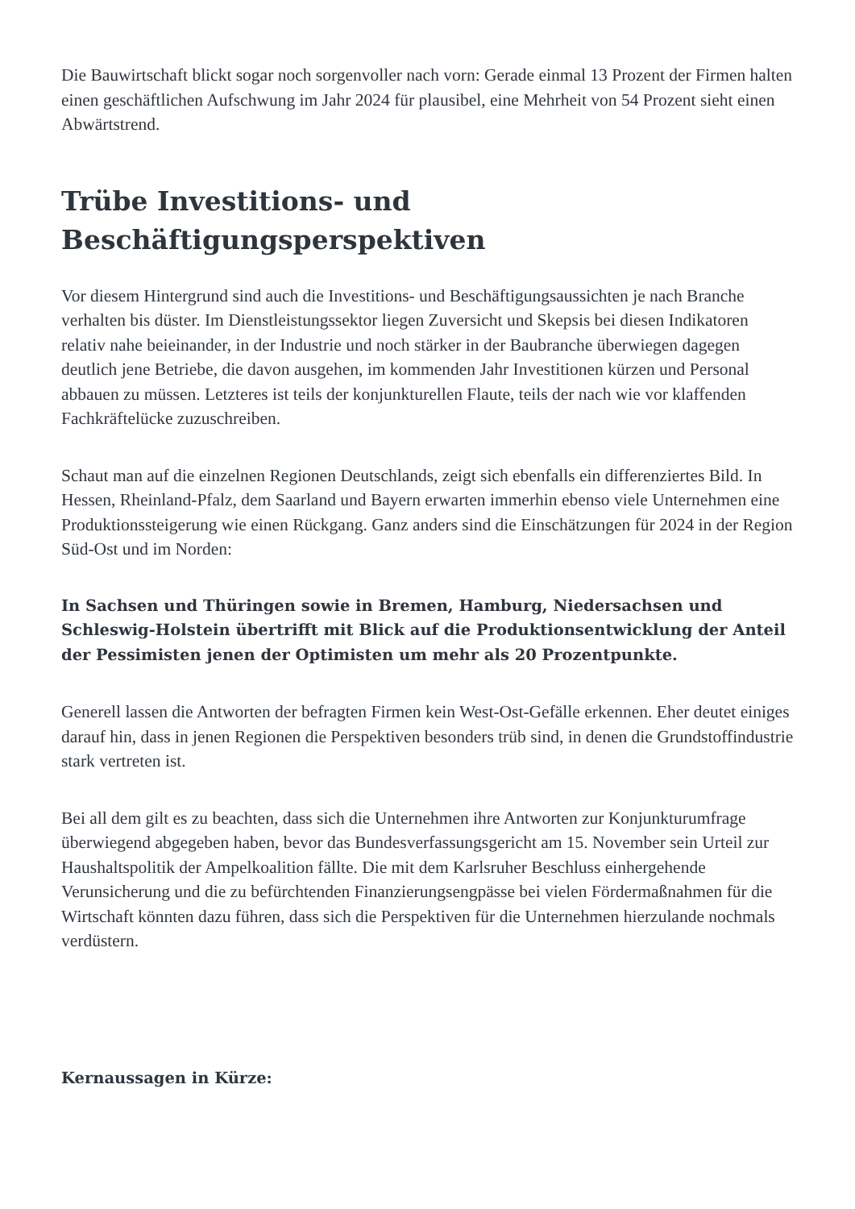Die Bauwirtschaft blickt sogar noch sorgenvoller nach vorn: Gerade einmal 13 Prozent der Firmen halten einen geschäftlichen Aufschwung im Jahr 2024 für plausibel, eine Mehrheit von 54 Prozent sieht einen Abwärtstrend.
Trübe Investitions- und Beschäftigungsperspektiven
Vor diesem Hintergrund sind auch die Investitions- und Beschäftigungsaussichten je nach Branche verhalten bis düster. Im Dienstleistungssektor liegen Zuversicht und Skepsis bei diesen Indikatoren relativ nahe beieinander, in der Industrie und noch stärker in der Baubranche überwiegen dagegen deutlich jene Betriebe, die davon ausgehen, im kommenden Jahr Investitionen kürzen und Personal abbauen zu müssen. Letzteres ist teils der konjunkturellen Flaute, teils der nach wie vor klaffenden Fachkräftelücke zuzuschreiben.
Schaut man auf die einzelnen Regionen Deutschlands, zeigt sich ebenfalls ein differenziertes Bild. In Hessen, Rheinland-Pfalz, dem Saarland und Bayern erwarten immerhin ebenso viele Unternehmen eine Produktionssteigerung wie einen Rückgang. Ganz anders sind die Einschätzungen für 2024 in der Region Süd-Ost und im Norden:
In Sachsen und Thüringen sowie in Bremen, Hamburg, Niedersachsen und Schleswig-Holstein übertrifft mit Blick auf die Produktionsentwicklung der Anteil der Pessimisten jenen der Optimisten um mehr als 20 Prozentpunkte.
Generell lassen die Antworten der befragten Firmen kein West-Ost-Gefälle erkennen. Eher deutet einiges darauf hin, dass in jenen Regionen die Perspektiven besonders trüb sind, in denen die Grundstoffindustrie stark vertreten ist.
Bei all dem gilt es zu beachten, dass sich die Unternehmen ihre Antworten zur Konjunkturumfrage überwiegend abgegeben haben, bevor das Bundesverfassungsgericht am 15. November sein Urteil zur Haushaltspolitik der Ampelkoalition fällte. Die mit dem Karlsruher Beschluss einhergehende Verunsicherung und die zu befürchtenden Finanzierungsengpässe bei vielen Fördermaßnahmen für die Wirtschaft könnten dazu führen, dass sich die Perspektiven für die Unternehmen hierzulande nochmals verdüstern.
Kernaussagen in Kürze: